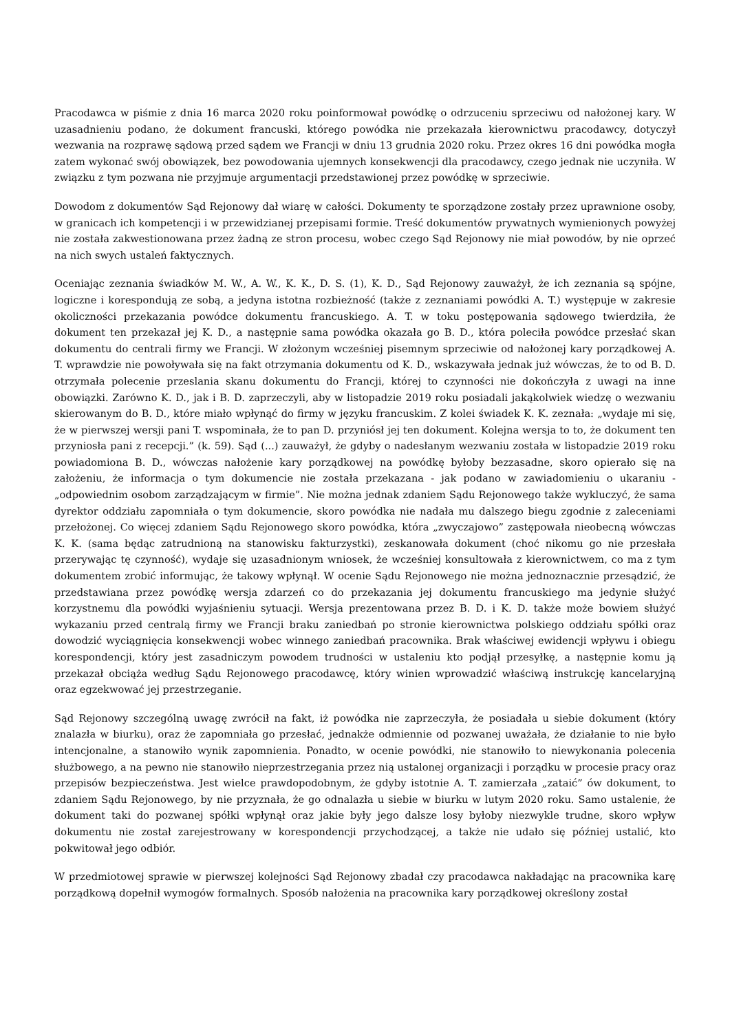Pracodawca w piśmie z dnia 16 marca 2020 roku poinformował powódkę o odrzuceniu sprzeciwu od nałożonej kary. W uzasadnieniu podano, że dokument francuski, którego powódka nie przekazała kierownictwu pracodawcy, dotyczył wezwania na rozprawę sądową przed sądem we Francji w dniu 13 grudnia 2020 roku. Przez okres 16 dni powódka mogła zatem wykonać swój obowiązek, bez powodowania ujemnych konsekwencji dla pracodawcy, czego jednak nie uczyniła. W związku z tym pozwana nie przyjmuje argumentacji przedstawionej przez powódkę w sprzeciwie.
Dowodom z dokumentów Sąd Rejonowy dał wiarę w całości. Dokumenty te sporządzone zostały przez uprawnione osoby, w granicach ich kompetencji i w przewidzianej przepisami formie. Treść dokumentów prywatnych wymienionych powyżej nie została zakwestionowana przez żadną ze stron procesu, wobec czego Sąd Rejonowy nie miał powodów, by nie oprzeć na nich swych ustaleń faktycznych.
Oceniając zeznania świadków M. W., A. W., K. K., D. S. (1), K. D., Sąd Rejonowy zauważył, że ich zeznania są spójne, logiczne i korespondują ze sobą, a jedyna istotna rozbieżność (także z zeznaniami powódki A. T.) występuje w zakresie okoliczności przekazania powódce dokumentu francuskiego. A. T. w toku postępowania sądowego twierdziła, że dokument ten przekazał jej K. D., a następnie sama powódka okazała go B. D., która poleciła powódce przesłać skan dokumentu do centrali firmy we Francji. W złożonym wcześniej pisemnym sprzeciwie od nałożonej kary porządkowej A. T. wprawdzie nie powoływała się na fakt otrzymania dokumentu od K. D., wskazywała jednak już wówczas, że to od B. D. otrzymała polecenie przeslania skanu dokumentu do Francji, której to czynności nie dokończyła z uwagi na inne obowiązki. Zarówno K. D., jak i B. D. zaprzeczyli, aby w listopadzie 2019 roku posiadali jakąkolwiek wiedzę o wezwaniu skierowanym do B. D., które miało wpłynąć do firmy w języku francuskim. Z kolei świadek K. K. zeznała: „wydaje mi się, że w pierwszej wersji pani T. wspominała, że to pan D. przyniósł jej ten dokument. Kolejna wersja to to, że dokument ten przyniosła pani z recepcji.” (k. 59). Sąd (...) zauważył, że gdyby o nadesłanym wezwaniu została w listopadzie 2019 roku powiadomiona B. D., wówczas nałożenie kary porządkowej na powódkę byłoby bezzasadne, skoro opierało się na założeniu, że informacja o tym dokumencie nie została przekazana - jak podano w zawiadomieniu o ukaraniu - „odpowiednim osobom zarządzającym w firmie”. Nie można jednak zdaniem Sądu Rejonowego także wykluczyć, że sama dyrektor oddziału zapomniała o tym dokumencie, skoro powódka nie nadała mu dalszego biegu zgodnie z zaleceniami przełożonej. Co więcej zdaniem Sądu Rejonowego skoro powódka, która „zwyczajowo” zastępowała nieobecną wówczas K. K. (sama będąc zatrudnioną na stanowisku fakturzystki), zeskanowała dokument (choć nikomu go nie przesłała przerywając tę czynność), wydaje się uzasadnionym wniosek, że wcześniej konsultowała z kierownictwem, co ma z tym dokumentem zrobić informując, że takowy wpłynął. W ocenie Sądu Rejonowego nie można jednoznacznie przesądzić, że przedstawiana przez powódkę wersja zdarzeń co do przekazania jej dokumentu francuskiego ma jedynie służyć korzystnemu dla powódki wyjaśnieniu sytuacji. Wersja prezentowana przez B. D. i K. D. także może bowiem służyć wykazaniu przed centralą firmy we Francji braku zaniedbań po stronie kierownictwa polskiego oddziału spółki oraz dowodzić wyciągnięcia konsekwencji wobec winnego zaniedbań pracownika. Brak właściwej ewidencji wpływu i obiegu korespondencji, który jest zasadniczym powodem trudności w ustaleniu kto podjął przesyłkę, a następnie komu ją przekazał obciąża według Sądu Rejonowego pracodawcę, który winien wprowadzić właściwą instrukcję kancelaryjną oraz egzekwować jej przestrzeganie.
Sąd Rejonowy szczególną uwagę zwrócił na fakt, iż powódka nie zaprzeczyła, że posiadała u siebie dokument (który znalazła w biurku), oraz że zapomniała go przesłać, jednakże odmiennie od pozwanej uważała, że działanie to nie było intencjonalne, a stanowiło wynik zapomnienia. Ponadto, w ocenie powódki, nie stanowiło to niewykonania polecenia służbowego, a na pewno nie stanowiło nieprzestrzegania przez nią ustalonej organizacji i porządku w procesie pracy oraz przepisów bezpieczeństwa. Jest wielce prawdopodobnym, że gdyby istotnie A. T. zamierzała „zataić” ów dokument, to zdaniem Sądu Rejonowego, by nie przyznała, że go odnalazła u siebie w biurku w lutym 2020 roku. Samo ustalenie, że dokument taki do pozwanej spółki wpłynął oraz jakie były jego dalsze losy byłoby niezwykle trudne, skoro wpływ dokumentu nie został zarejestrowany w korespondencji przychodzącej, a także nie udało się później ustalić, kto pokwitował jego odbiór.
W przedmiotowej sprawie w pierwszej kolejności Sąd Rejonowy zbadał czy pracodawca nakładając na pracownika karę porządkową dopełnił wymogów formalnych. Sposób nałożenia na pracownika kary porządkowej określony został